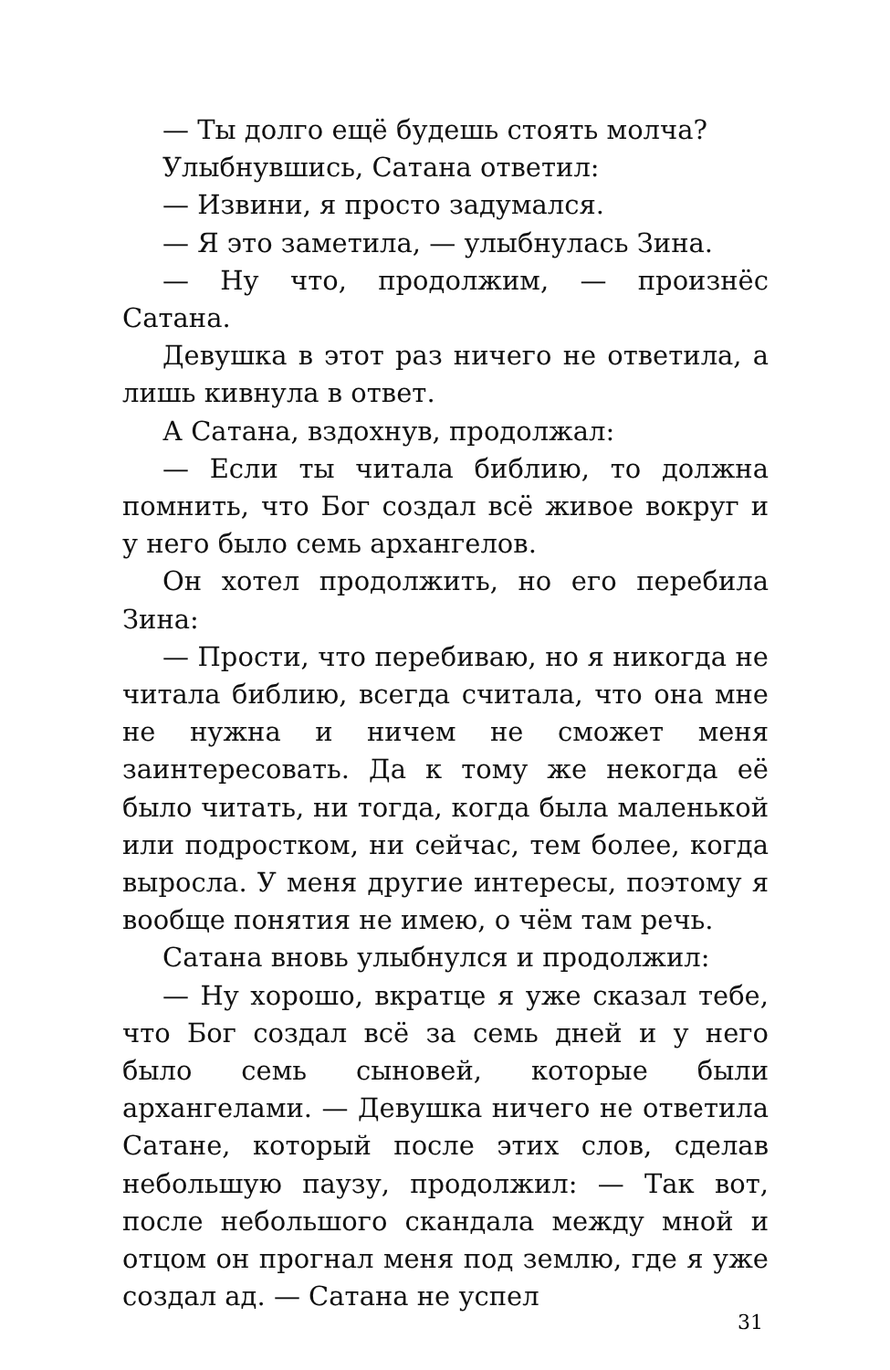— Ты долго ещё будешь стоять молча?
Улыбнувшись, Сатана ответил:
— Извини, я просто задумался.
— Я это заметила, — улыбнулась Зина.
— Ну что, продолжим, — произнёс Сатана.
Девушка в этот раз ничего не ответила, а лишь кивнула в ответ.
А Сатана, вздохнув, продолжал:
— Если ты читала библию, то должна помнить, что Бог создал всё живое вокруг и у него было семь архангелов.
Он хотел продолжить, но его перебила Зина:
— Прости, что перебиваю, но я никогда не читала библию, всегда считала, что она мне не нужна и ничем не сможет меня заинтересовать. Да к тому же некогда её было читать, ни тогда, когда была маленькой или подростком, ни сейчас, тем более, когда выросла. У меня другие интересы, поэтому я вообще понятия не имею, о чём там речь.
Сатана вновь улыбнулся и продолжил:
— Ну хорошо, вкратце я уже сказал тебе, что Бог создал всё за семь дней и у него было семь сыновей, которые были архангелами. — Девушка ничего не ответила Сатане, который после этих слов, сделав небольшую паузу, продолжил: — Так вот, после небольшого скандала между мной и отцом он прогнал меня под землю, где я уже создал ад. — Сатана не успел
31